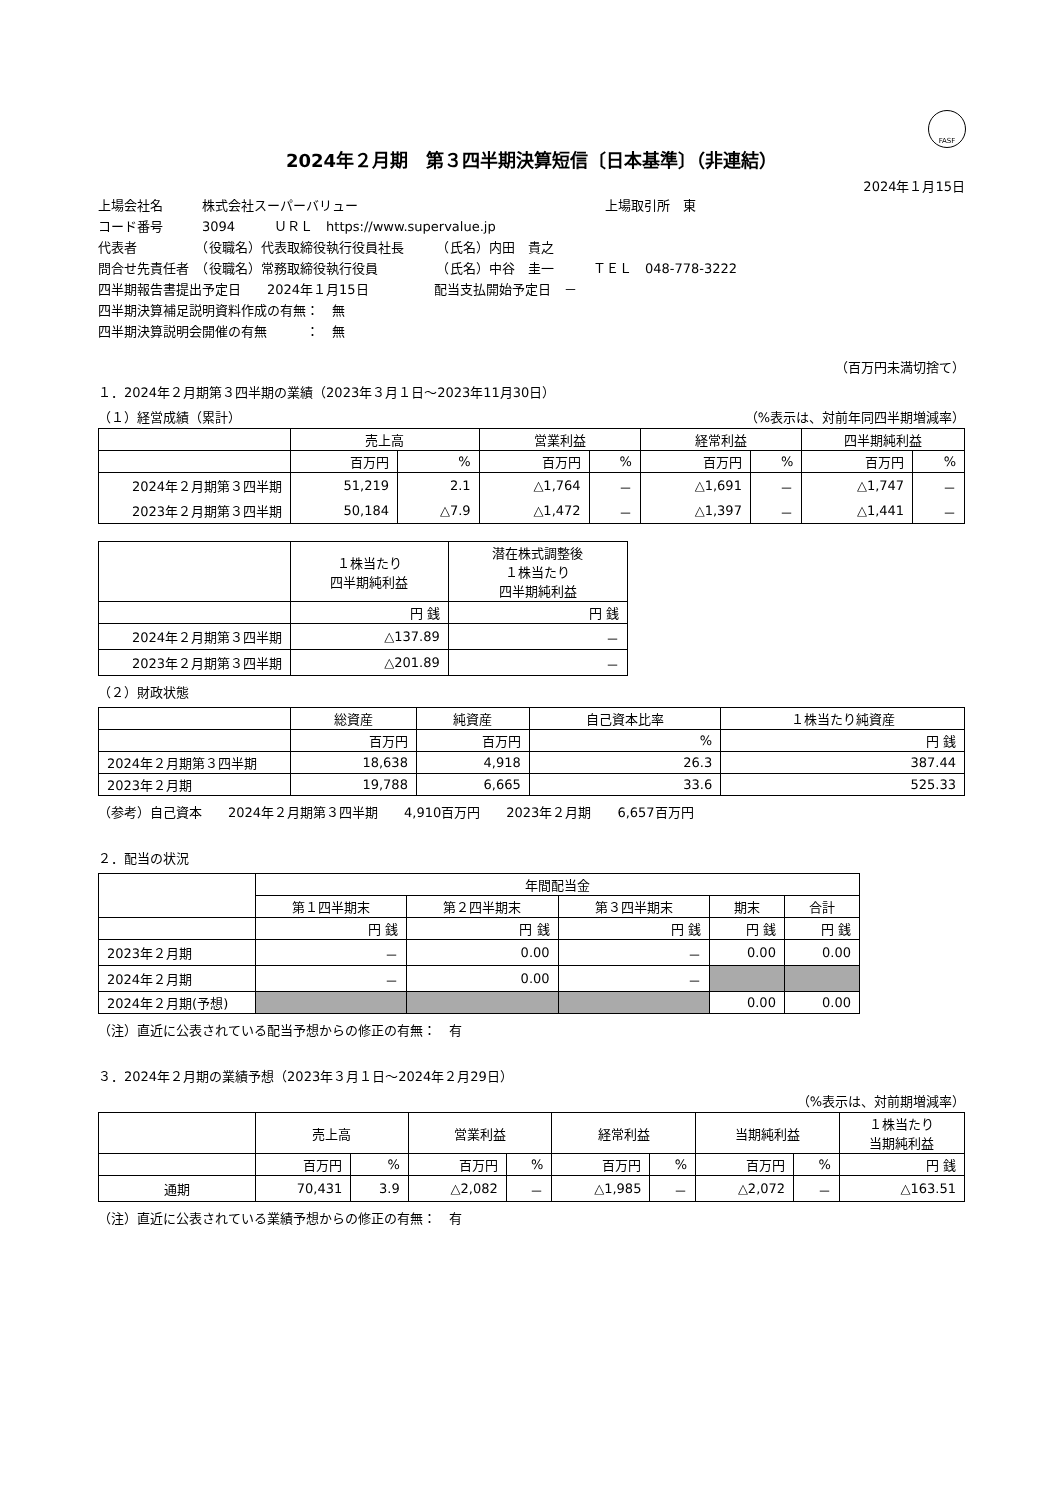FASF
2024年２月期　第３四半期決算短信〔日本基準〕（非連結）
2024年１月15日
上場会社名　　　株式会社スーパーバリュー　　　　　　　　　　　　　　　　　　　上場取引所　東
コード番号　　　3094　　　ＵＲＬ　https://www.supervalue.jp
代表者　　　　　（役職名）代表取締役執行役員社長　　　（氏名）内田　貴之
問合せ先責任者　（役職名）常務取締役執行役員　　　　　（氏名）中谷　圭一　　　ＴＥＬ　048-778-3222
四半期報告書提出予定日　　2024年１月15日　　　　　配当支払開始予定日　－
四半期決算補足説明資料作成の有無：　無
四半期決算説明会開催の有無　　　：　無
（百万円未満切捨て）
１．2024年２月期第３四半期の業績（2023年３月１日～2023年11月30日）
（１）経営成績（累計） （%表示は、対前年同四半期増減率）
| | 売上高 | | 営業利益 | | 経常利益 | | 四半期純利益 | |
| --- | --- | --- | --- | --- | --- | --- | --- | --- |
| | 百万円 | % | 百万円 | % | 百万円 | % | 百万円 | % |
| 2024年２月期第３四半期 | 51,219 | 2.1 | △1,764 | － | △1,691 | － | △1,747 | － |
| 2023年２月期第３四半期 | 50,184 | △7.9 | △1,472 | － | △1,397 | － | △1,441 | － |
| | １株当たり 四半期純利益 | 潜在株式調整後 １株当たり 四半期純利益 |
| --- | --- | --- |
| | 円 銭 | 円 銭 |
| 2024年２月期第３四半期 | △137.89 | － |
| 2023年２月期第３四半期 | △201.89 | － |
（２）財政状態
| | 総資産 | 純資産 | 自己資本比率 | １株当たり純資産 |
| --- | --- | --- | --- | --- |
| | 百万円 | 百万円 | % | 円 銭 |
| 2024年２月期第３四半期 | 18,638 | 4,918 | 26.3 | 387.44 |
| 2023年２月期 | 19,788 | 6,665 | 33.6 | 525.33 |
（参考）自己資本　　2024年２月期第３四半期　　4,910百万円　　2023年２月期　　6,657百万円
２．配当の状況
| | 年間配当金 | | | | |
| --- | --- | --- | --- | --- | --- |
| | 第１四半期末 | 第２四半期末 | 第３四半期末 | 期末 | 合計 |
| | 円 銭 | 円 銭 | 円 銭 | 円 銭 | 円 銭 |
| 2023年２月期 | － | 0.00 | － | 0.00 | 0.00 |
| 2024年２月期 | － | 0.00 | － | | |
| 2024年２月期(予想) | | | | 0.00 | 0.00 |
（注）直近に公表されている配当予想からの修正の有無：　有
３．2024年２月期の業績予想（2023年３月１日～2024年２月29日）
（%表示は、対前期増減率）
| | 売上高 | | 営業利益 | | 経常利益 | | 当期純利益 | | １株当たり 当期純利益 |
| --- | --- | --- | --- | --- | --- | --- | --- | --- | --- |
| | 百万円 | % | 百万円 | % | 百万円 | % | 百万円 | % | 円 銭 |
| 通期 | 70,431 | 3.9 | △2,082 | － | △1,985 | － | △2,072 | － | △163.51 |
（注）直近に公表されている業績予想からの修正の有無：　有